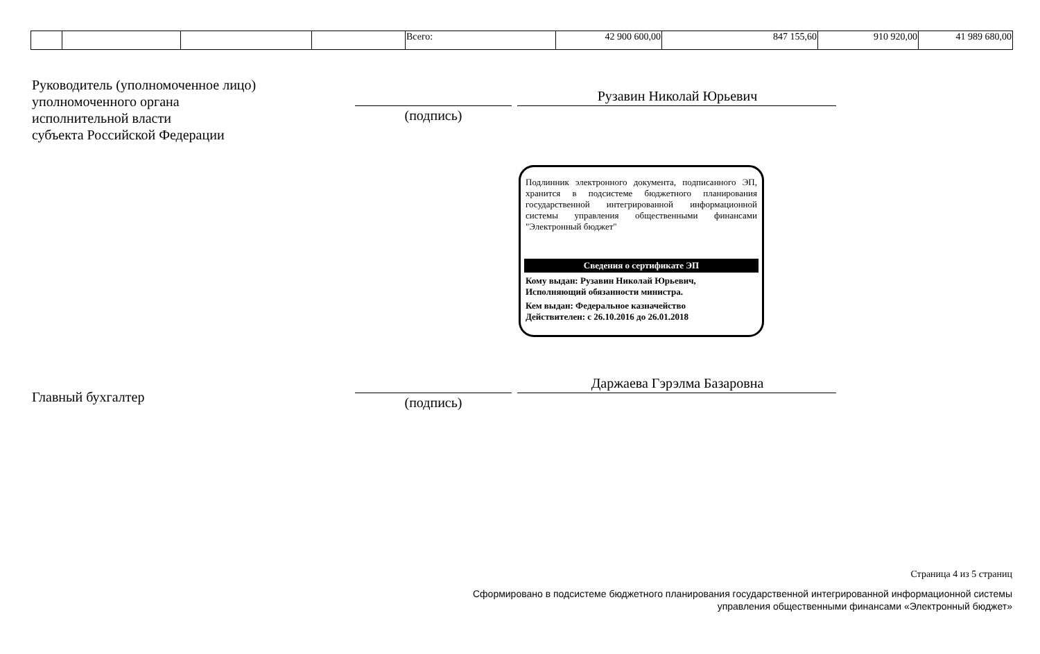| | | | | Всего: | 42 900 600,00 | 847 155,60 | 910 920,00 | 41 989 680,00 |
Руководитель (уполномоченное лицо)
уполномоченного органа
исполнительной власти
субъекта Российской Федерации
Рузавин Николай Юрьевич
(подпись)
Подлинник электронного документа, подписанного ЭП, хранится в подсистеме бюджетного планирования государственной интегрированной информационной системы управления общественными финансами "Электронный бюджет"
Сведения о сертификате ЭП
Кому выдан: Рузавин Николай Юрьевич,
Исполняющий обязанности министра.
Кем выдан: Федеральное казначейство
Действителен: с 26.10.2016 до 26.01.2018
Даржаева Гэрэлма Базаровна
Главный бухгалтер (подпись)
Страница 4 из 5 страниц
Сформировано в подсистеме бюджетного планирования государственной интегрированной информационной системы
управления общественными финансами «Электронный бюджет»